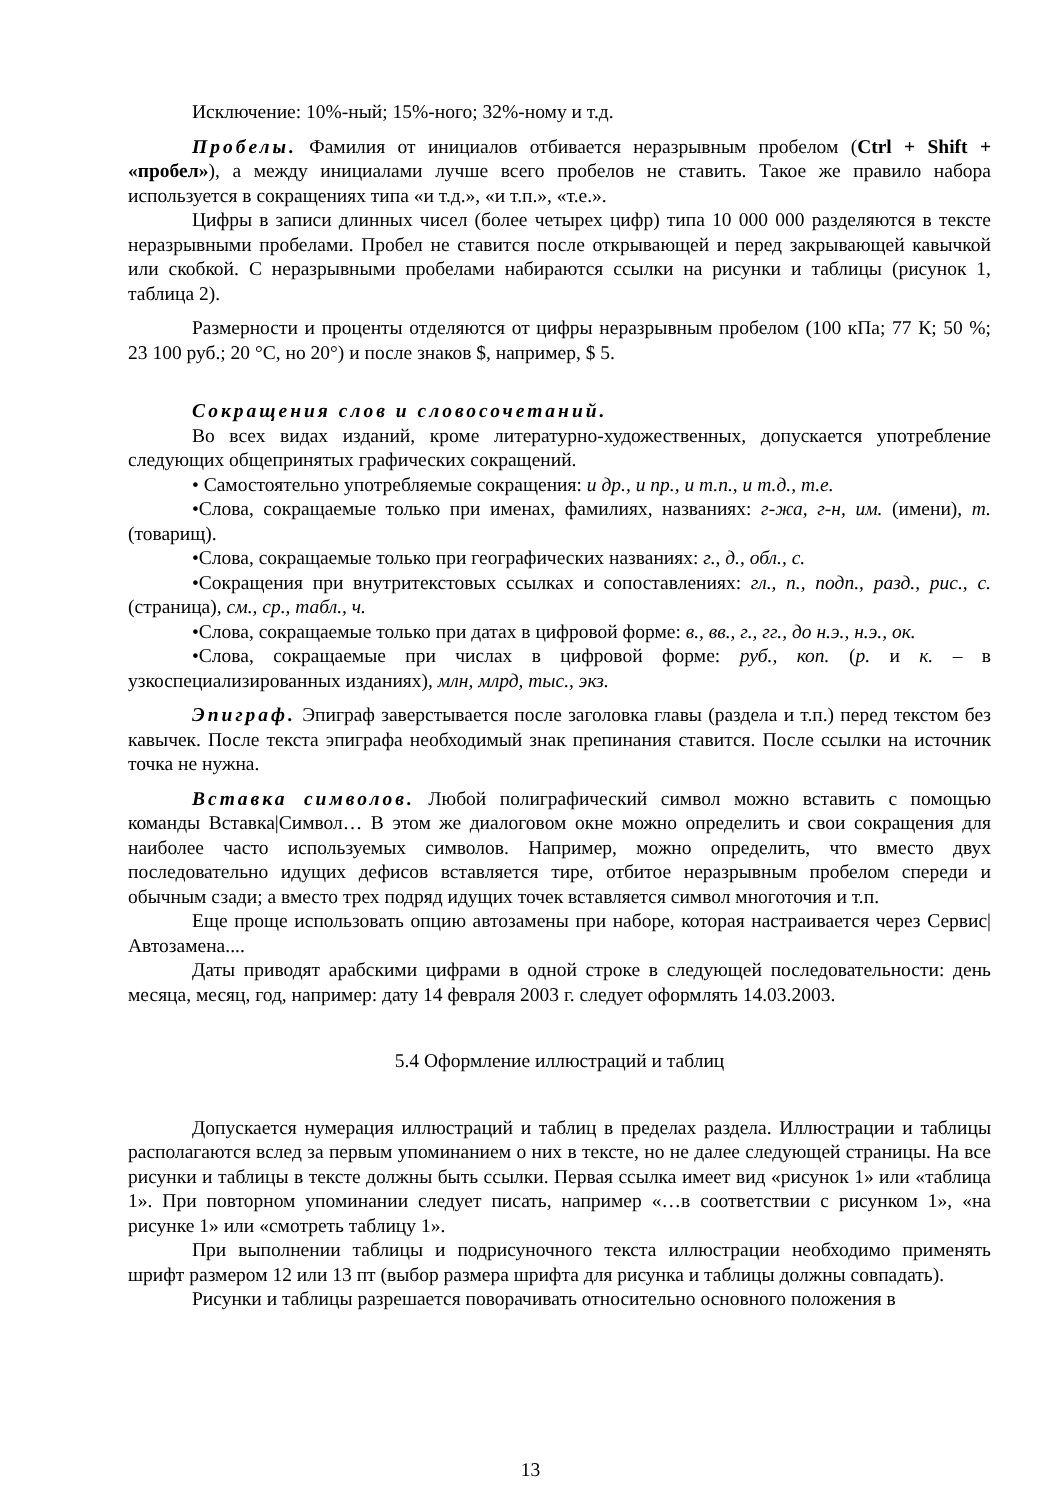Исключение: 10%-ный; 15%-ного; 32%-ному и т.д.
Пробелы. Фамилия от инициалов отбивается неразрывным пробелом (Ctrl + Shift + «пробел»), а между инициалами лучше всего пробелов не ставить. Такое же правило набора используется в сокращениях типа «и т.д.», «и т.п.», «т.е.».
Цифры в записи длинных чисел (более четырех цифр) типа 10 000 000 разделяются в тексте неразрывными пробелами. Пробел не ставится после открывающей и перед закрывающей кавычкой или скобкой. С неразрывными пробелами набираются ссылки на рисунки и таблицы (рисунок 1, таблица 2).
Размерности и проценты отделяются от цифры неразрывным пробелом (100 кПа; 77 К; 50 %; 23 100 руб.; 20 °С, но 20°) и после знаков $, например, $ 5.
Сокращения слов и словосочетаний.
Во всех видах изданий, кроме литературно-художественных, допускается употребление следующих общепринятых графических сокращений.
• Самостоятельно употребляемые сокращения: и др., и пр., и т.п., и т.д., т.е.
•Слова, сокращаемые только при именах, фамилиях, названиях: г-жа, г-н, им. (имени), т. (товарищ).
•Слова, сокращаемые только при географических названиях: г., д., обл., с.
•Сокращения при внутритекстовых ссылках и сопоставлениях: гл., п., подп., разд., рис., с. (страница), см., ср., табл., ч.
•Слова, сокращаемые только при датах в цифровой форме: в., вв., г., гг., до н.э., н.э., ок.
•Слова, сокращаемые при числах в цифровой форме: руб., коп. (р. и к. – в узкоспециализированных изданиях), млн, млрд, тыс., экз.
Эпиграф. Эпиграф заверстывается после заголовка главы (раздела и т.п.) перед текстом без кавычек. После текста эпиграфа необходимый знак препинания ставится. После ссылки на источник точка не нужна.
Вставка символов. Любой полиграфический символ можно вставить с помощью команды Вставка|Символ… В этом же диалоговом окне можно определить и свои сокращения для наиболее часто используемых символов. Например, можно определить, что вместо двух последовательно идущих дефисов вставляется тире, отбитое неразрывным пробелом спереди и обычным сзади; а вместо трех подряд идущих точек вставляется символ многоточия и т.п.
Еще проще использовать опцию автозамены при наборе, которая настраивается через Сервис|Автозамена....
Даты приводят арабскими цифрами в одной строке в следующей последовательности: день месяца, месяц, год, например: дату 14 февраля 2003 г. следует оформлять 14.03.2003.
5.4 Оформление иллюстраций и таблиц
Допускается нумерация иллюстраций и таблиц в пределах раздела. Иллюстрации и таблицы располагаются вслед за первым упоминанием о них в тексте, но не далее следующей страницы. На все рисунки и таблицы в тексте должны быть ссылки. Первая ссылка имеет вид «рисунок 1» или «таблица 1». При повторном упоминании следует писать, например «…в соответствии с рисунком 1», «на рисунке 1» или «смотреть таблицу 1».
При выполнении таблицы и подрисуночного текста иллюстрации необходимо применять шрифт размером 12 или 13 пт (выбор размера шрифта для рисунка и таблицы должны совпадать).
Рисунки и таблицы разрешается поворачивать относительно основного положения в
13